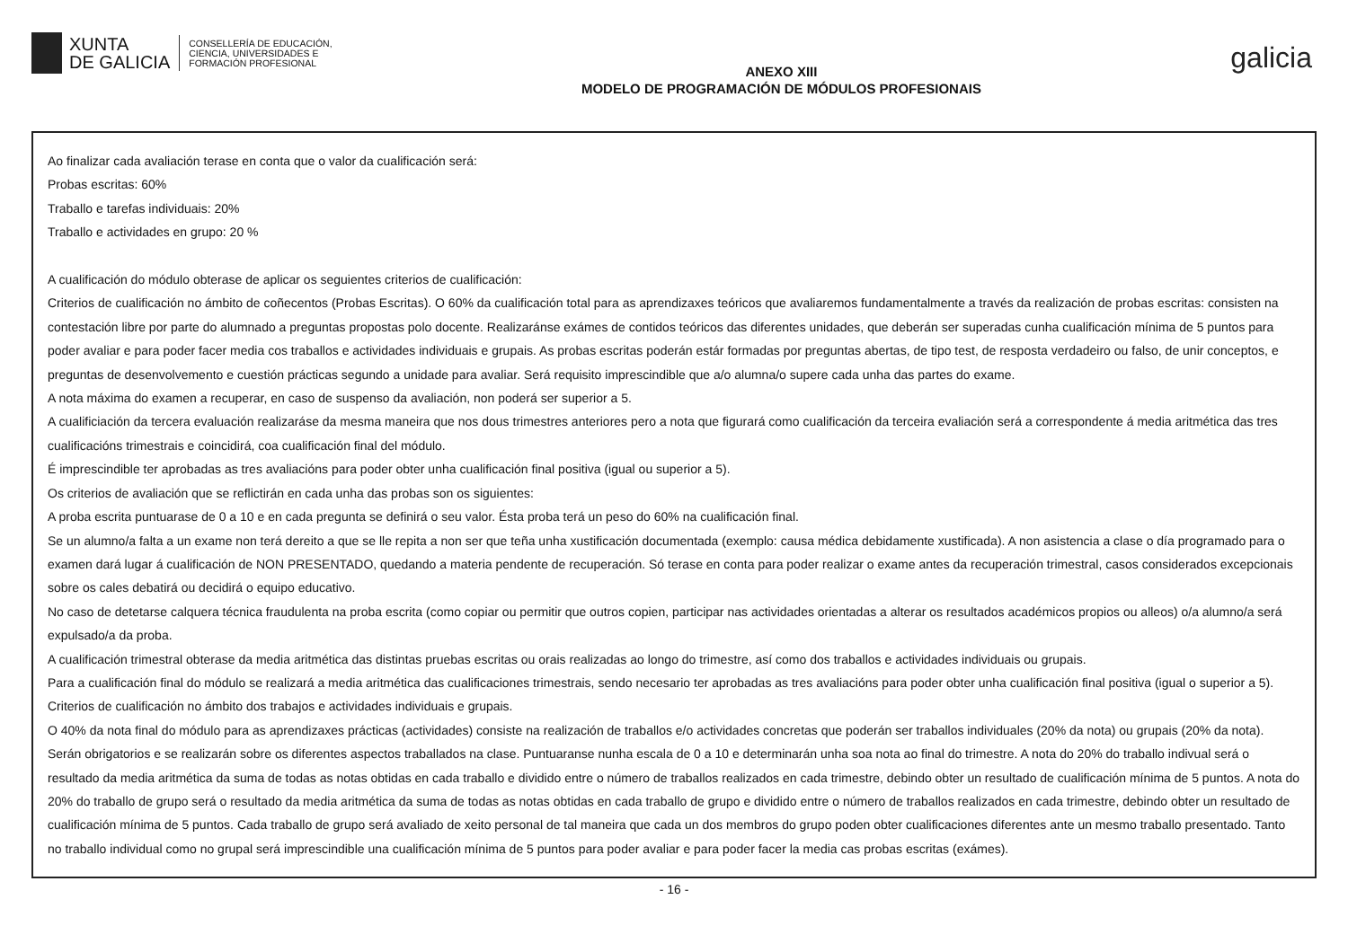XUNTA
DE GALICIA
CONSELLERÍA DE EDUCACIÓN,
CIENCIA, UNIVERSIDADES E
FORMACIÓN PROFESIONAL
ANEXO XIII
MODELO DE PROGRAMACIÓN DE MÓDULOS PROFESIONAIS
galicia
Ao finalizar cada avaliación terase en conta que o valor da cualificación será:
Probas escritas: 60%
Traballo e tarefas individuais: 20%
Traballo e actividades en grupo: 20 %
A cualificación do módulo obterase de aplicar os seguientes criterios de cualificación:
Criterios de cualificación no ámbito de coñecentos (Probas Escritas). O 60% da cualificación total para as aprendizaxes teóricos que avaliaremos fundamentalmente a través da realización de probas escritas: consisten na contestación libre por parte do alumnado a preguntas propostas polo docente. Realizaránse exámes de contidos teóricos das diferentes unidades, que deberán ser superadas cunha cualificación mínima de 5 puntos para poder avaliar e para poder facer media cos traballos e actividades individuais e grupais. As probas escritas poderán estár formadas por preguntas abertas, de tipo test, de resposta verdadeiro ou falso, de unir conceptos, e preguntas de desenvolvemento e cuestión prácticas segundo a unidade para avaliar. Será requisito imprescindible que a/o alumna/o supere cada unha das partes do exame.
A nota máxima do examen a recuperar, en caso de suspenso da avaliación, non poderá ser superior a 5.
A cualificiación da tercera evaluación realizaráse da mesma maneira que nos dous trimestres anteriores pero a nota que figurará como cualificación da terceira evaliación será a correspondente á media aritmética das tres cualificacións trimestrais e coincidirá, coa cualificación final del módulo.
É imprescindible ter aprobadas as tres avaliacións para poder obter unha cualificación final positiva (igual ou superior a 5).
Os criterios de avaliación que se reflictirán en cada unha das probas son os siguientes:
A proba escrita puntuarase de 0 a 10 e en cada pregunta se definirá o seu valor. Ésta proba terá un peso do 60% na cualificación final.
Se un alumno/a falta a un exame non terá dereito a que se lle repita a non ser que teña unha xustificación documentada (exemplo: causa médica debidamente xustificada). A non asistencia a clase o día programado para o examen dará lugar á cualificación de NON PRESENTADO, quedando a materia pendente de recuperación. Só terase en conta para poder realizar o exame antes da recuperación trimestral, casos considerados excepcionais sobre os cales debatirá ou decidirá o equipo educativo.
No caso de detetarse calquera técnica fraudulenta na proba escrita (como copiar ou permitir que outros copien, participar nas actividades orientadas a alterar os resultados académicos propios ou alleos) o/a alumno/a será expulsado/a da proba.
A cualificación trimestral obterase da media aritmética das distintas pruebas escritas ou orais realizadas ao longo do trimestre, así como dos traballos e actividades individuais ou grupais.
Para a cualificación final do módulo se realizará a media aritmética das cualificaciones trimestrais, sendo necesario ter aprobadas as tres avaliacións para poder obter unha cualificación final positiva (igual o superior a 5).
Criterios de cualificación no ámbito dos trabajos e actividades individuais e grupais.
O 40% da nota final do módulo para as aprendizaxes prácticas (actividades) consiste na realización de traballos e/o actividades concretas que poderán ser traballos individuales (20% da nota) ou grupais (20% da nota). Serán obrigatorios e se realizarán sobre os diferentes aspectos traballados na clase. Puntuaranse nunha escala de 0 a 10 e determinarán unha soa nota ao final do trimestre. A nota do 20% do traballo indivual será o resultado da media aritmética da suma de todas as notas obtidas en cada traballo e dividido entre o número de traballos realizados en cada trimestre, debindo obter un resultado de cualificación mínima de 5 puntos. A nota do 20% do traballo de grupo será o resultado da media aritmética da suma de todas as notas obtidas en cada traballo de grupo e dividido entre o número de traballos realizados en cada trimestre, debindo obter un resultado de cualificación mínima de 5 puntos. Cada traballo de grupo será avaliado de xeito personal de tal maneira que cada un dos membros do grupo poden obter cualificaciones diferentes ante un mesmo traballo presentado. Tanto no traballo individual como no grupal será imprescindible una cualificación mínima de 5 puntos para poder avaliar e para poder facer la media cas probas escritas (exámes).
- 16 -